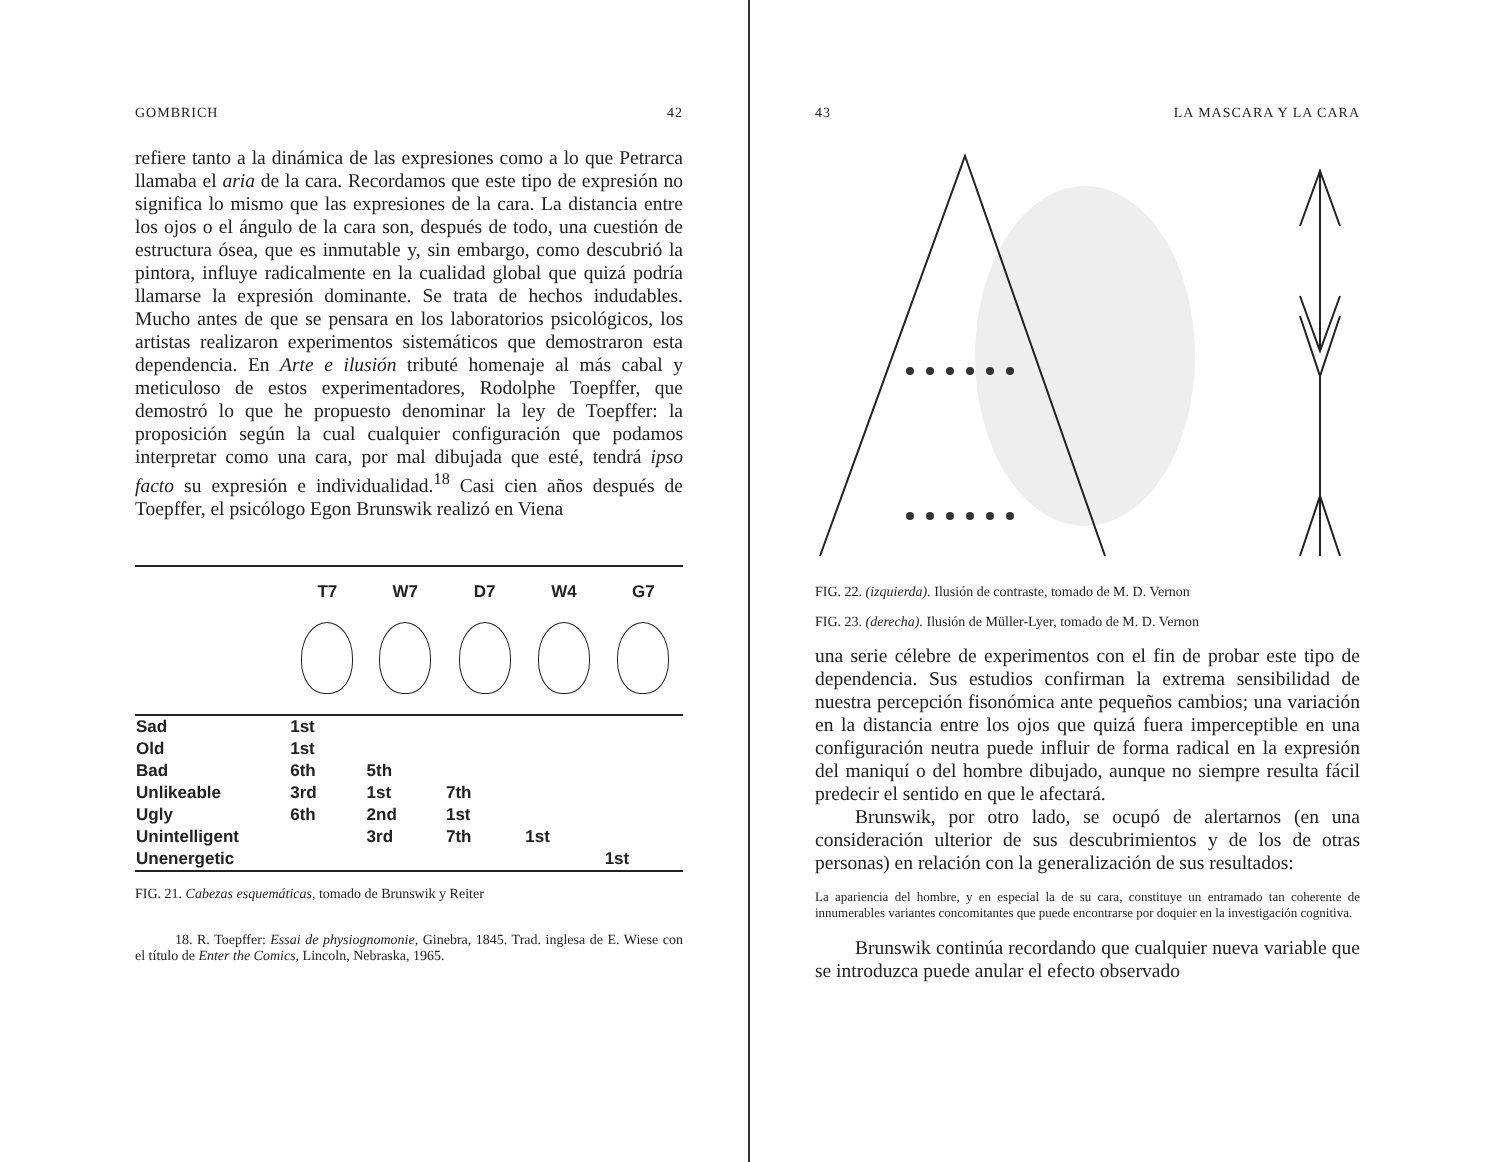GOMBRICH 42
refiere tanto a la dinámica de las expresiones como a lo que Petrarca llamaba el aria de la cara. Recordamos que este tipo de expresión no significa lo mismo que las expresiones de la cara. La distancia entre los ojos o el ángulo de la cara son, después de todo, una cuestión de estructura ósea, que es inmutable y, sin embargo, como descubrió la pintora, influye radicalmente en la cualidad global que quizá podría llamarse la expresión dominante. Se trata de hechos induda­bles. Mucho antes de que se pensara en los laboratorios psicológicos, los artistas realizaron experimentos sistemáti­cos que demostraron esta dependencia. En Arte e ilusión tributé homenaje al más cabal y meticuloso de estos experi­mentadores, Rodolphe Toepffer, que demostró lo que he propuesto denominar la ley de Toepffer: la proposición según la cual cualquier configuración que podamos interpre­tar como una cara, por mal dibujada que esté, tendrá ipso facto su expresión e individualidad.<sup>18</sup> Casi cien años después de Toepffer, el psicólogo Egon Brunswik realizó en Viena
| | T7 | W7 | D7 | W4 | G7 |
| --- | --- | --- | --- | --- | --- |
| Sad | 1st | | | | |
| Old | 1st | | | | |
| Bad | 6th | 5th | | | |
| Unlikeable | 3rd | 1st | 7th | | |
| Ugly | 6th | 2nd | 1st | | |
| Unintelligent | | 3rd | 7th | 1st | |
| Unenergetic | | | | | 1st |
FIG. 21. Cabezas esquemáticas, tomado de Brunswik y Reiter
18. R. Toepffer: Essai de physiognomonie, Ginebra, 1845. Trad. inglesa de E. Wiese con el título de Enter the Comics, Lincoln, Nebraska, 1965.
43 LA MASCARA Y LA CARA
FIG. 22. (izquierda). Ilusión de contraste, tomado de M. D. Vernon
FIG. 23. (derecha). Ilusión de Müller-Lyer, tomado de M. D. Vernon
una serie célebre de experimentos con el fin de probar este tipo de dependencia. Sus estudios confirman la extrema sensibilidad de nuestra percepción fisonómica ante pequeños cambios; una variación en la distancia entre los ojos que quizá fuera imperceptible en una configuración neutra pue­de influir de forma radical en la expresión del maniquí o del hombre dibujado, aunque no siempre resulta fácil predecir el sentido en que le afectará.
Brunswik, por otro lado, se ocupó de alertarnos (en una consideración ulterior de sus descubrimientos y de los de otras personas) en relación con la generalización de sus resultados:
La apariencia del hombre, y en especial la de su cara, constituye un entramado tan coherente de innumerables variantes concomitantes que puede encontrarse por doquier en la investigación cognitiva.
Brunswik continúa recordando que cualquier nueva variable que se introduzca puede anular el efecto observado